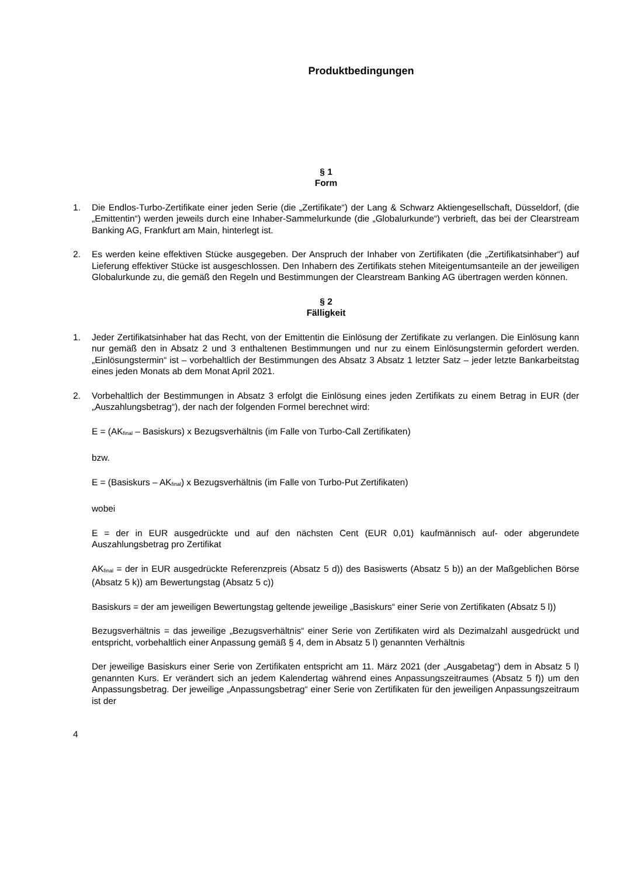Produktbedingungen
§ 1
Form
1. Die Endlos-Turbo-Zertifikate einer jeden Serie (die „Zertifikate“) der Lang & Schwarz Aktiengesellschaft, Düsseldorf, (die „Emittentin“) werden jeweils durch eine Inhaber-Sammelurkunde (die „Globalurkunde“) verbrieft, das bei der Clearstream Banking AG, Frankfurt am Main, hinterlegt ist.
2. Es werden keine effektiven Stücke ausgegeben. Der Anspruch der Inhaber von Zertifikaten (die „Zertifikatsinhaber“) auf Lieferung effektiver Stücke ist ausgeschlossen. Den Inhabern des Zertifikats stehen Miteigentumsanteile an der jeweiligen Globalurkunde zu, die gemäß den Regeln und Bestimmungen der Clearstream Banking AG übertragen werden können.
§ 2
Fälligkeit
1. Jeder Zertifikatsinhaber hat das Recht, von der Emittentin die Einlösung der Zertifikate zu verlangen. Die Einlösung kann nur gemäß den in Absatz 2 und 3 enthaltenen Bestimmungen und nur zu einem Einlösungstermin gefordert werden. „Einlösungstermin“ ist – vorbehaltlich der Bestimmungen des Absatz 3 Absatz 1 letzter Satz – jeder letzte Bankarbeitstag eines jeden Monats ab dem Monat April 2021.
2. Vorbehaltlich der Bestimmungen in Absatz 3 erfolgt die Einlösung eines jeden Zertifikats zu einem Betrag in EUR (der „Auszahlungsbetrag“), der nach der folgenden Formel berechnet wird:
E = (AK<sub>final</sub> – Basiskurs) x Bezugsverhältnis (im Falle von Turbo-Call Zertifikaten)
bzw.
E = (Basiskurs – AK<sub>final</sub>) x Bezugsverhältnis (im Falle von Turbo-Put Zertifikaten)
wobei
E = der in EUR ausgedrückte und auf den nächsten Cent (EUR 0,01) kaufmännisch auf- oder abgerundete Auszahlungsbetrag pro Zertifikat
AK<sub>final</sub> = der in EUR ausgedrückte Referenzpreis (Absatz 5 d)) des Basiswerts (Absatz 5 b)) an der Maßgeblichen Börse (Absatz 5 k)) am Bewertungstag (Absatz 5 c))
Basiskurs = der am jeweiligen Bewertungstag geltende jeweilige „Basiskurs“ einer Serie von Zertifikaten (Absatz 5 l))
Bezugsverhältnis = das jeweilige „Bezugsverhältnis“ einer Serie von Zertifikaten wird als Dezimalzahl ausgedrückt und entspricht, vorbehaltlich einer Anpassung gemäß § 4, dem in Absatz 5 l) genannten Verhältnis
Der jeweilige Basiskurs einer Serie von Zertifikaten entspricht am 11. März 2021 (der „Ausgabetag“) dem in Absatz 5 l) genannten Kurs. Er verändert sich an jedem Kalendertag während eines Anpassungszeitraumes (Absatz 5 f)) um den Anpassungsbetrag. Der jeweilige „Anpassungsbetrag“ einer Serie von Zertifikaten für den jeweiligen Anpassungszeitraum ist der
4